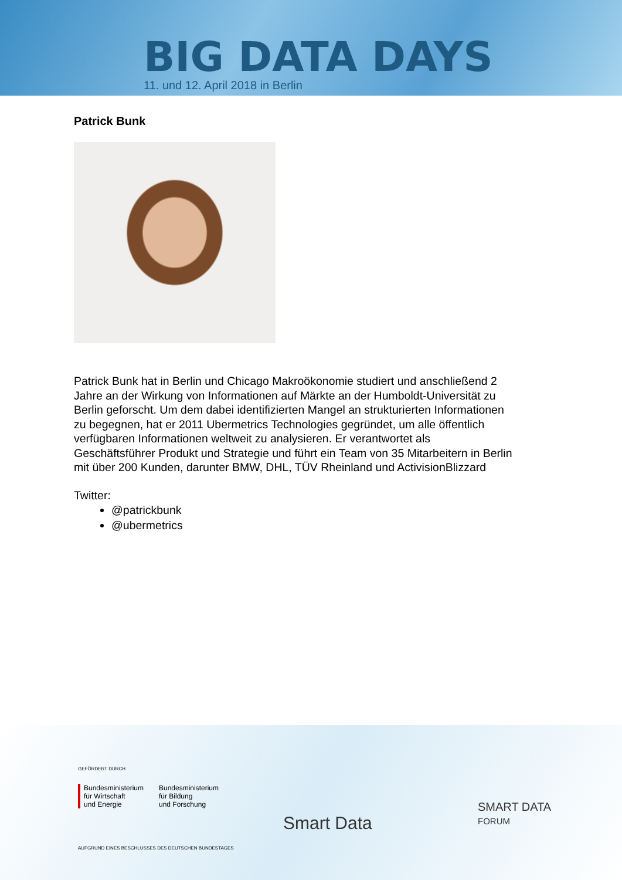BIG DATA DAYS
11. und 12. April 2018 in Berlin
Patrick Bunk
Patrick Bunk hat in Berlin und Chicago Makroökonomie studiert und anschließend 2 Jahre an der Wirkung von Informationen auf Märkte an der Humboldt-Universität zu Berlin geforscht. Um dem dabei identifizierten Mangel an strukturierten Informationen zu begegnen, hat er 2011 Ubermetrics Technologies gegründet, um alle öffentlich verfügbaren Informationen weltweit zu analysieren. Er verantwortet als Geschäftsführer Produkt und Strategie und führt ein Team von 35 Mitarbeitern in Berlin mit über 200 Kunden, darunter BMW, DHL, TÜV Rheinland und ActivisionBlizzard
Twitter:
@patrickbunk
@ubermetrics
GEFÖRDERT DURCH
Bundesministerium
für Wirtschaft
und Energie
Bundesministerium
für Bildung
und Forschung
AUFGRUND EINES BESCHLUSSES DES DEUTSCHEN BUNDESTAGES
Smart Data
SMART DATA
FORUM